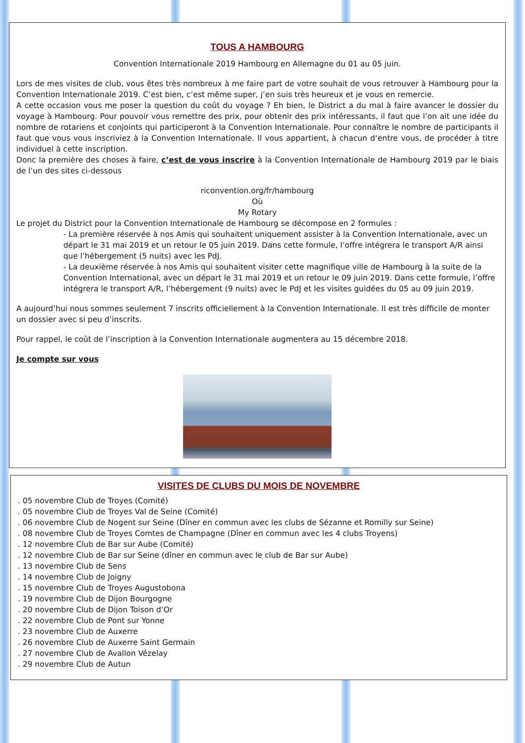TOUS A HAMBOURG
Convention Internationale 2019 Hambourg en Allemagne du 01 au 05 juin.
Lors de mes visites de club, vous êtes très nombreux à me faire part de votre souhait de vous retrouver à Hambourg pour la Convention Internationale 2019. C’est bien, c’est même super, j’en suis très heureux et je vous en remercie.
A cette occasion vous me poser la question du coût du voyage ? Eh bien, le District a du mal à faire avancer le dossier du voyage à Hambourg. Pour pouvoir vous remettre des prix, pour obtenir des prix intéressants, il faut que l’on ait une idée du nombre de rotariens et conjoints qui participeront à la Convention Internationale. Pour connaître le nombre de participants il faut que vous vous inscriviez à la Convention Internationale. Il vous appartient, à chacun d‘entre vous, de procéder à titre individuel à cette inscription.
Donc la première des choses à faire, c’est de vous inscrire à la Convention Internationale de Hambourg 2019 par le biais de l’un des sites ci-dessous
riconvention.org/fr/hambourg
Où
My Rotary
Le projet du District pour la Convention Internationale de Hambourg se décompose en 2 formules :
- La première réservée à nos Amis qui souhaitent uniquement assister à la Convention Internationale, avec un départ le 31 mai 2019 et un retour le 05 juin 2019. Dans cette formule, l’offre intégrera le transport A/R ainsi que l’hébergement (5 nuits) avec les PdJ.
- La deuxième réservée à nos Amis qui souhaitent visiter cette magnifique ville de Hambourg à la suite de la Convention International, avec un départ le 31 mai 2019 et un retour le 09 juin 2019. Dans cette formule, l’offre intégrera le transport A/R, l’hébergement (9 nuits) avec le PdJ et les visites guidées du 05 au 09 juin 2019.
A aujourd’hui nous sommes seulement 7 inscrits officiellement à la Convention Internationale. Il est très difficile de monter un dossier avec si peu d’inscrits.
Pour rappel, le coût de l’inscription à la Convention Internationale augmentera au 15 décembre 2018.
Je compte sur vous
VISITES DE CLUBS DU MOIS DE NOVEMBRE
. 05 novembre Club de Troyes (Comité)
. 05 novembre Club de Troyes Val de Seine (Comité)
. 06 novembre Club de Nogent sur Seine (Dîner en commun avec les clubs de Sézanne et Romilly sur Seine)
. 08 novembre Club de Troyes Comtes de Champagne (Dîner en commun avec les 4 clubs Troyens)
. 12 novembre Club de Bar sur Aube (Comité)
. 12 novembre Club de Bar sur Seine (dîner en commun avec le club de Bar sur Aube)
. 13 novembre Club de Sens
. 14 novembre Club de Joigny
. 15 novembre Club de Troyes Augustobona
. 19 novembre Club de Dijon Bourgogne
. 20 novembre Club de Dijon Toison d’Or
. 22 novembre Club de Pont sur Yonne
. 23 novembre Club de Auxerre
. 26 novembre Club de Auxerre Saint Germain
. 27 novembre Club de Avallon Vézelay
. 29 novembre Club de Autun